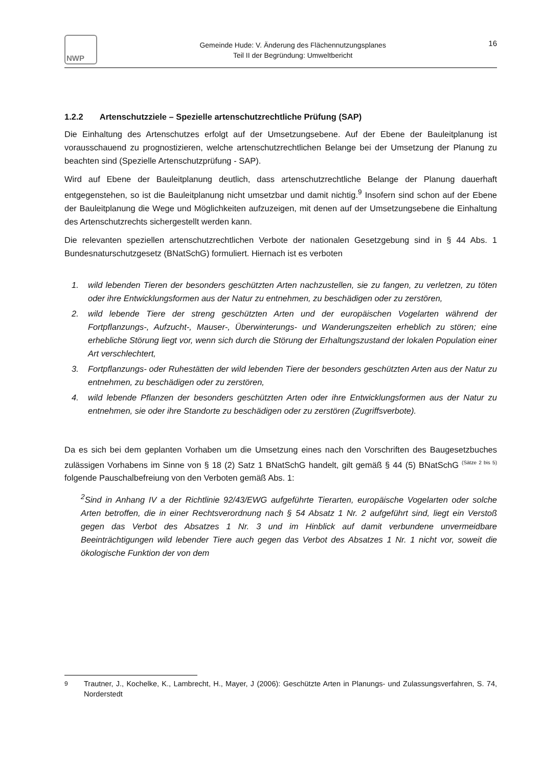NWP
Gemeinde Hude: V. Änderung des Flächennutzungsplanes
Teil II der Begründung: Umweltbericht
16
1.2.2 Artenschutzziele – Spezielle artenschutzrechtliche Prüfung (SAP)
Die Einhaltung des Artenschutzes erfolgt auf der Umsetzungsebene. Auf der Ebene der Bauleitplanung ist vorausschauend zu prognostizieren, welche artenschutzrechtlichen Belange bei der Umsetzung der Planung zu beachten sind (Spezielle Artenschutzprüfung - SAP).
Wird auf Ebene der Bauleitplanung deutlich, dass artenschutzrechtliche Belange der Planung dauerhaft entgegenstehen, so ist die Bauleitplanung nicht umsetzbar und damit nichtig.<sup>9</sup> Insofern sind schon auf der Ebene der Bauleitplanung die Wege und Möglichkeiten aufzuzeigen, mit denen auf der Umsetzungsebene die Einhaltung des Artenschutzrechts sichergestellt werden kann.
Die relevanten speziellen artenschutzrechtlichen Verbote der nationalen Gesetzgebung sind in § 44 Abs. 1 Bundesnaturschutzgesetz (BNatSchG) formuliert. Hiernach ist es verboten
1. wild lebenden Tieren der besonders geschützten Arten nachzustellen, sie zu fangen, zu verletzen, zu töten oder ihre Entwicklungsformen aus der Natur zu entnehmen, zu beschädigen oder zu zerstören,
2. wild lebende Tiere der streng geschützten Arten und der europäischen Vogelarten während der Fortpflanzungs-, Aufzucht-, Mauser-, Überwinterungs- und Wanderungszeiten erheblich zu stören; eine erhebliche Störung liegt vor, wenn sich durch die Störung der Erhaltungszustand der lokalen Population einer Art verschlechtert,
3. Fortpflanzungs- oder Ruhestätten der wild lebenden Tiere der besonders geschützten Arten aus der Natur zu entnehmen, zu beschädigen oder zu zerstören,
4. wild lebende Pflanzen der besonders geschützten Arten oder ihre Entwicklungsformen aus der Natur zu entnehmen, sie oder ihre Standorte zu beschädigen oder zu zerstören (Zugriffsverbote).
Da es sich bei dem geplanten Vorhaben um die Umsetzung eines nach den Vorschriften des Baugesetzbuches zulässigen Vorhabens im Sinne von § 18 (2) Satz 1 BNatSchG handelt, gilt gemäß § 44 (5) BNatSchG <sup>(Sätze 2 bis 5)</sup> folgende Pauschalbefreiung von den Verboten gemäß Abs. 1:
<sup>2</sup> Sind in Anhang IV a der Richtlinie 92/43/EWG aufgeführte Tierarten, europäische Vogelarten oder solche Arten betroffen, die in einer Rechtsverordnung nach § 54 Absatz 1 Nr. 2 aufgeführt sind, liegt ein Verstoß gegen das Verbot des Absatzes 1 Nr. 3 und im Hinblick auf damit verbundene unvermeidbare Beeinträchtigungen wild lebender Tiere auch gegen das Verbot des Absatzes 1 Nr. 1 nicht vor, soweit die ökologische Funktion der von dem
<sup>9</sup> Trautner, J., Kochelke, K., Lambrecht, H., Mayer, J (2006): Geschützte Arten in Planungs- und Zulassungsverfahren, S. 74, Norderstedt